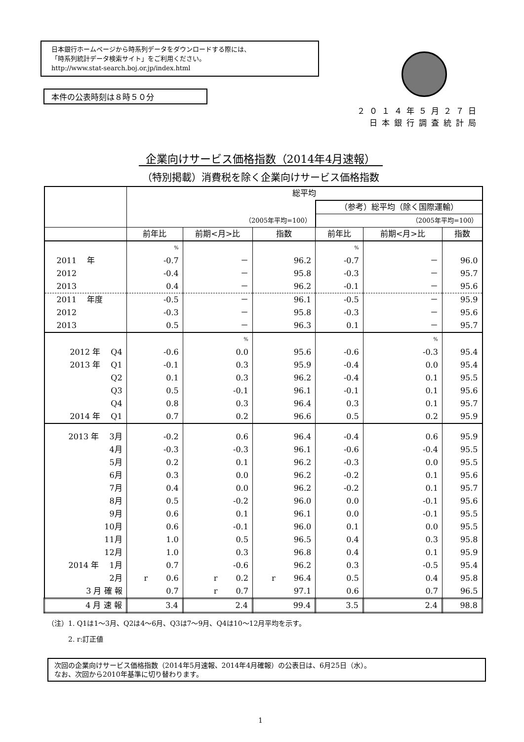日本銀行ホームページから時系列データをダウンロードする際には、
「時系列統計データ検索サイト」をご利用ください。
http://www.stat-search.boj.or.jp/index.html
本件の公表時刻は８時５０分
２０１４年５月２７日
日本銀行調査統計局
企業向けサービス価格指数（2014年4月速報）
（特別掲載）消費税を除く企業向けサービス価格指数
| | 総平均 | | | | | |
| --- | --- | --- | --- | --- | --- | --- |
| | | | | （参考）総平均（除く国際運輸） | | |
| | （2005年平均=100） | | | （2005年平均=100） | | |
| | 前年比 | 前期<月>比 | 指数 | 前年比 | 前期<月>比 | 指数 |
| | % | | | % | | |
| 2011 年 | -0.7 | － | 96.2 | -0.7 | － | 96.0 |
| 2012 | -0.4 | － | 95.8 | -0.3 | － | 95.7 |
| 2013 | 0.4 | － | 96.2 | -0.1 | － | 95.6 |
| 2011 年度 | -0.5 | － | 96.1 | -0.5 | － | 95.9 |
| 2012 | -0.3 | － | 95.8 | -0.3 | － | 95.6 |
| 2013 | 0.5 | － | 96.3 | 0.1 | － | 95.7 |
| | | % | | | % | |
| 2012 年 Q4 | -0.6 | 0.0 | 95.6 | -0.6 | -0.3 | 95.4 |
| 2013 年 Q1 | -0.1 | 0.3 | 95.9 | -0.4 | 0.0 | 95.4 |
| Q2 | 0.1 | 0.3 | 96.2 | -0.4 | 0.1 | 95.5 |
| Q3 | 0.5 | -0.1 | 96.1 | -0.1 | 0.1 | 95.6 |
| Q4 | 0.8 | 0.3 | 96.4 | 0.3 | 0.1 | 95.7 |
| 2014 年 Q1 | 0.7 | 0.2 | 96.6 | 0.5 | 0.2 | 95.9 |
| 2013 年 3月 | -0.2 | 0.6 | 96.4 | -0.4 | 0.6 | 95.9 |
| 4月 | -0.3 | -0.3 | 96.1 | -0.6 | -0.4 | 95.5 |
| 5月 | 0.2 | 0.1 | 96.2 | -0.3 | 0.0 | 95.5 |
| 6月 | 0.3 | 0.0 | 96.2 | -0.2 | 0.1 | 95.6 |
| 7月 | 0.4 | 0.0 | 96.2 | -0.2 | 0.1 | 95.7 |
| 8月 | 0.5 | -0.2 | 96.0 | 0.0 | -0.1 | 95.6 |
| 9月 | 0.6 | 0.1 | 96.1 | 0.0 | -0.1 | 95.5 |
| 10月 | 0.6 | -0.1 | 96.0 | 0.1 | 0.0 | 95.5 |
| 11月 | 1.0 | 0.5 | 96.5 | 0.4 | 0.3 | 95.8 |
| 12月 | 1.0 | 0.3 | 96.8 | 0.4 | 0.1 | 95.9 |
| 2014 年 1月 | 0.7 | -0.6 | 96.2 | 0.3 | -0.5 | 95.4 |
| 2月 | r 0.6 | r 0.2 | r 96.4 | 0.5 | 0.4 | 95.8 |
| 3 月 確 報 | 0.7 | r 0.7 | 97.1 | 0.6 | 0.7 | 96.5 |
| 4 月 速 報 | 3.4 | 2.4 | 99.4 | 3.5 | 2.4 | 98.8 |
（注）1. Q1は1～3月、Q2は4～6月、Q3は7～9月、Q4は10～12月平均を示す。
　　　2. r:訂正値
次回の企業向けサービス価格指数（2014年5月速報、2014年4月確報）の公表日は、6月25日（水）。
なお、次回から2010年基準に切り替わります。
1